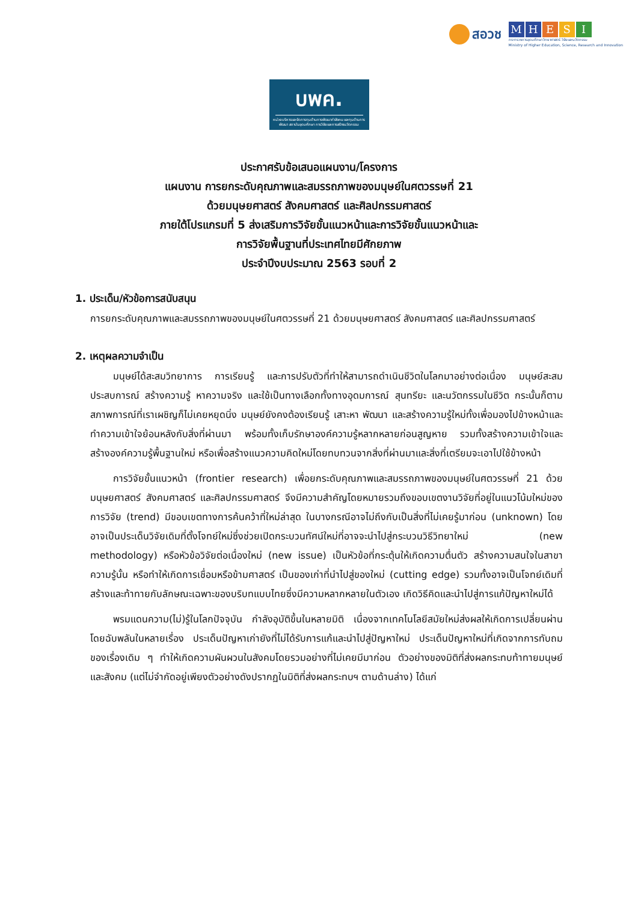สอวช
MHESI
กระทรวงการอุดมศึกษา วิทยาศาสตร์ วิจัยและนวัตกรรม
Ministry of Higher Education, Science, Research and Innovation
บพค.
หน่วยบริหารและจัดการทุนด้านการพัฒนากำลังคน และทุนด้านการพัฒนา สถาบันอุดมศึกษา การวิจัยและการสร้างนวัตกรรม
ประกาศรับข้อเสนอแผนงาน/โครงการ
แผนงาน การยกระดับคุณภาพและสมรรถภาพของมนุษย์ในศตวรรษที่ 21
ด้วยมนุษยศาสตร์ สังคมศาสตร์ และศิลปกรรมศาสตร์
ภายใต้โปรแกรมที่ 5 ส่งเสริมการวิจัยขั้นแนวหน้าและการวิจัยขั้นแนวหน้าและ
การวิจัยพื้นฐานที่ประเทศไทยมีศักยภาพ
ประจำปีงบประมาณ 2563 รอบที่ 2
1. ประเด็น/หัวข้อการสนับสนุน
การยกระดับคุณภาพและสมรรถภาพของมนุษย์ในศตวรรษที่ 21 ด้วยมนุษยศาสตร์ สังคมศาสตร์ และศิลปกรรมศาสตร์
2. เหตุผลความจำเป็น
มนุษย์ได้สะสมวิทยาการ การเรียนรู้ และการปรับตัวที่ทำให้สามารถดำเนินชีวิตในโลกมาอย่างต่อเนื่อง มนุษย์สะสมประสบการณ์ สร้างความรู้ หาความจริง และใช้เป็นทางเลือกทั้งทางอุดมการณ์ สุนทรียะ และนวัตกรรมในชีวิต กระนั้นก็ตาม สภาพการณ์ที่เราเผชิญก็ไม่เคยหยุดนิ่ง มนุษย์ยังคงต้องเรียนรู้ เสาะหา พัฒนา และสร้างความรู้ใหม่ทั้งเพื่อมองไปข้างหน้าและทำความเข้าใจย้อนหลังกับสิ่งที่ผ่านมา พร้อมทั้งเก็บรักษาองค์ความรู้หลากหลายก่อนสูญหาย รวมทั้งสร้างความเข้าใจและสร้างองค์ความรู้พื้นฐานใหม่ หรือเพื่อสร้างแนวความคิดใหม่โดยทบทวนจากสิ่งที่ผ่านมาและสิ่งที่เตรียมจะเอาไปใช้ข้างหน้า
การวิจัยขั้นแนวหน้า (frontier research) เพื่อยกระดับคุณภาพและสมรรถภาพของมนุษย์ในศตวรรษที่ 21 ด้วยมนุษยศาสตร์ สังคมศาสตร์ และศิลปกรรมศาสตร์ จึงมีความสำคัญโดยหมายรวมถึงขอบเขตงานวิจัยที่อยู่ในแนวโน้มใหม่ของการวิจัย (trend) มีขอบเขตทางการค้นคว้าที่ใหม่ล่าสุด ในบางกรณีอาจไม่ถึงกับเป็นสิ่งที่ไม่เคยรู้มาก่อน (unknown) โดยอาจเป็นประเด็นวิจัยเดิมที่ตั้งโจทย์ใหม่ซึ่งช่วยเปิดกระบวนทัศน์ใหม่ที่อาจจะนำไปสู่กระบวนวิธีวิทยาใหม่ (new methodology) หรือหัวข้อวิจัยต่อเนื่องใหม่ (new issue) เป็นหัวข้อที่กระตุ้นให้เกิดความตื่นตัว สร้างความสนใจในสาขาความรู้นั้น หรือทำให้เกิดการเชื่อมหรือข้ามศาสตร์ เป็นของเก่าที่นำไปสู่ของใหม่ (cutting edge) รวมทั้งอาจเป็นโจทย์เดิมที่สร้างและท้าทายกับลักษณะเฉพาะของบริบทแบบไทยซึ่งมีความหลากหลายในตัวเอง เกิดวิธีคิดและนำไปสู่การแก้ปัญหาใหม่ได้
พรมแดนความ(ไม่)รู้ในโลกปัจจุบัน กำลังอุบัติขึ้นในหลายมิติ เนื่องจากเทคโนโลยีสมัยใหม่ส่งผลให้เกิดการเปลี่ยนผ่านโดยฉับพลันในหลายเรื่อง ประเด็นปัญหาเก่ายังที่ไม่ได้รับการแก้และนำไปสู่ปัญหาใหม่ ประเด็นปัญหาใหม่ที่เกิดจากการทับถมของเรื่องเดิม ๆ ทำให้เกิดความผันผวนในสังคมโดยรวมอย่างที่ไม่เคยมีมาก่อน ตัวอย่างของมิติที่ส่งผลกระทบท้าทายมนุษย์และสังคม (แต่ไม่จำกัดอยู่เพียงตัวอย่างดังปรากฏในมิติที่ส่งผลกระทบฯ ตามด้านล่าง) ได้แก่